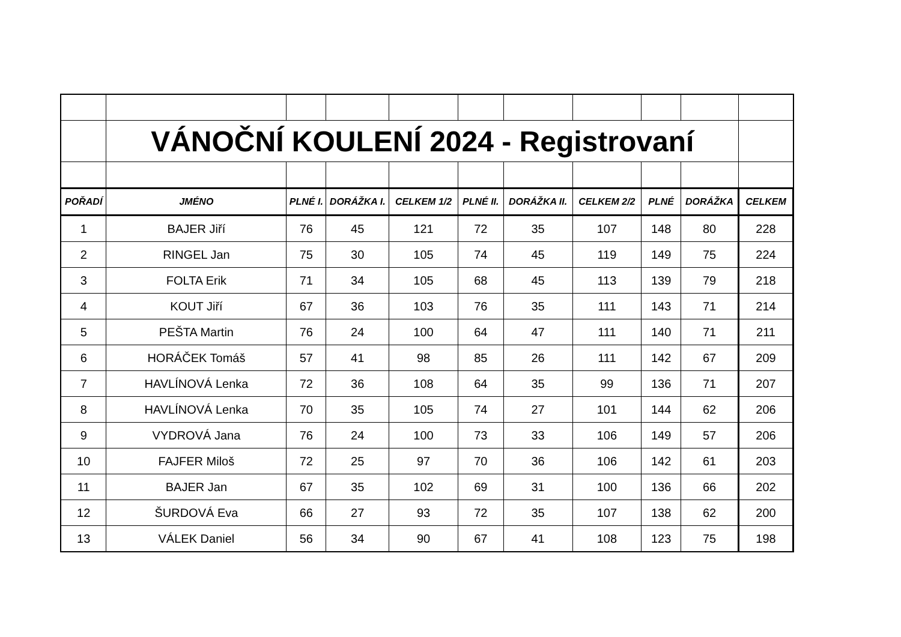| | VÁNOČNÍ KOULENÍ 2024 - Registrovaní | | | | | | | | | |
| POŘADÍ | JMÉNO | PLNÉ I. | DORÁŽKA I. | CELKEM 1/2 | PLNÉ II. | DORÁŽKA II. | CELKEM 2/2 | PLNÉ | DORÁŽKA | CELKEM |
| 1 | BAJER Jiří | 76 | 45 | 121 | 72 | 35 | 107 | 148 | 80 | 228 |
| 2 | RINGEL Jan | 75 | 30 | 105 | 74 | 45 | 119 | 149 | 75 | 224 |
| 3 | FOLTA Erik | 71 | 34 | 105 | 68 | 45 | 113 | 139 | 79 | 218 |
| 4 | KOUT Jiří | 67 | 36 | 103 | 76 | 35 | 111 | 143 | 71 | 214 |
| 5 | PEŠTA Martin | 76 | 24 | 100 | 64 | 47 | 111 | 140 | 71 | 211 |
| 6 | HORÁČEK Tomáš | 57 | 41 | 98 | 85 | 26 | 111 | 142 | 67 | 209 |
| 7 | HAVLÍNOVÁ Lenka | 72 | 36 | 108 | 64 | 35 | 99 | 136 | 71 | 207 |
| 8 | HAVLÍNOVÁ Lenka | 70 | 35 | 105 | 74 | 27 | 101 | 144 | 62 | 206 |
| 9 | VYDROVÁ Jana | 76 | 24 | 100 | 73 | 33 | 106 | 149 | 57 | 206 |
| 10 | FAJFER Miloš | 72 | 25 | 97 | 70 | 36 | 106 | 142 | 61 | 203 |
| 11 | BAJER Jan | 67 | 35 | 102 | 69 | 31 | 100 | 136 | 66 | 202 |
| 12 | ŠURDOVÁ Eva | 66 | 27 | 93 | 72 | 35 | 107 | 138 | 62 | 200 |
| 13 | VÁLEK Daniel | 56 | 34 | 90 | 67 | 41 | 108 | 123 | 75 | 198 |